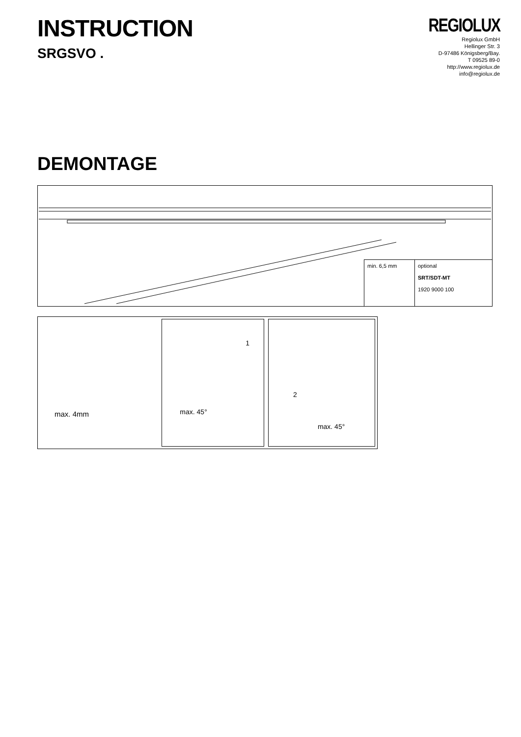INSTRUCTION
SRGSVO .
REGIOLUX
Regiolux GmbH
Hellinger Str. 3
D-97486 Königsberg/Bay.
T 09525 89-0
http://www.regiolux.de
info@regiolux.de
DEMONTAGE
min. 6,5 mm optional
SRT/SDT-MT
1920 9000 100
max. 4mm
1
max. 45°
2
max. 45°